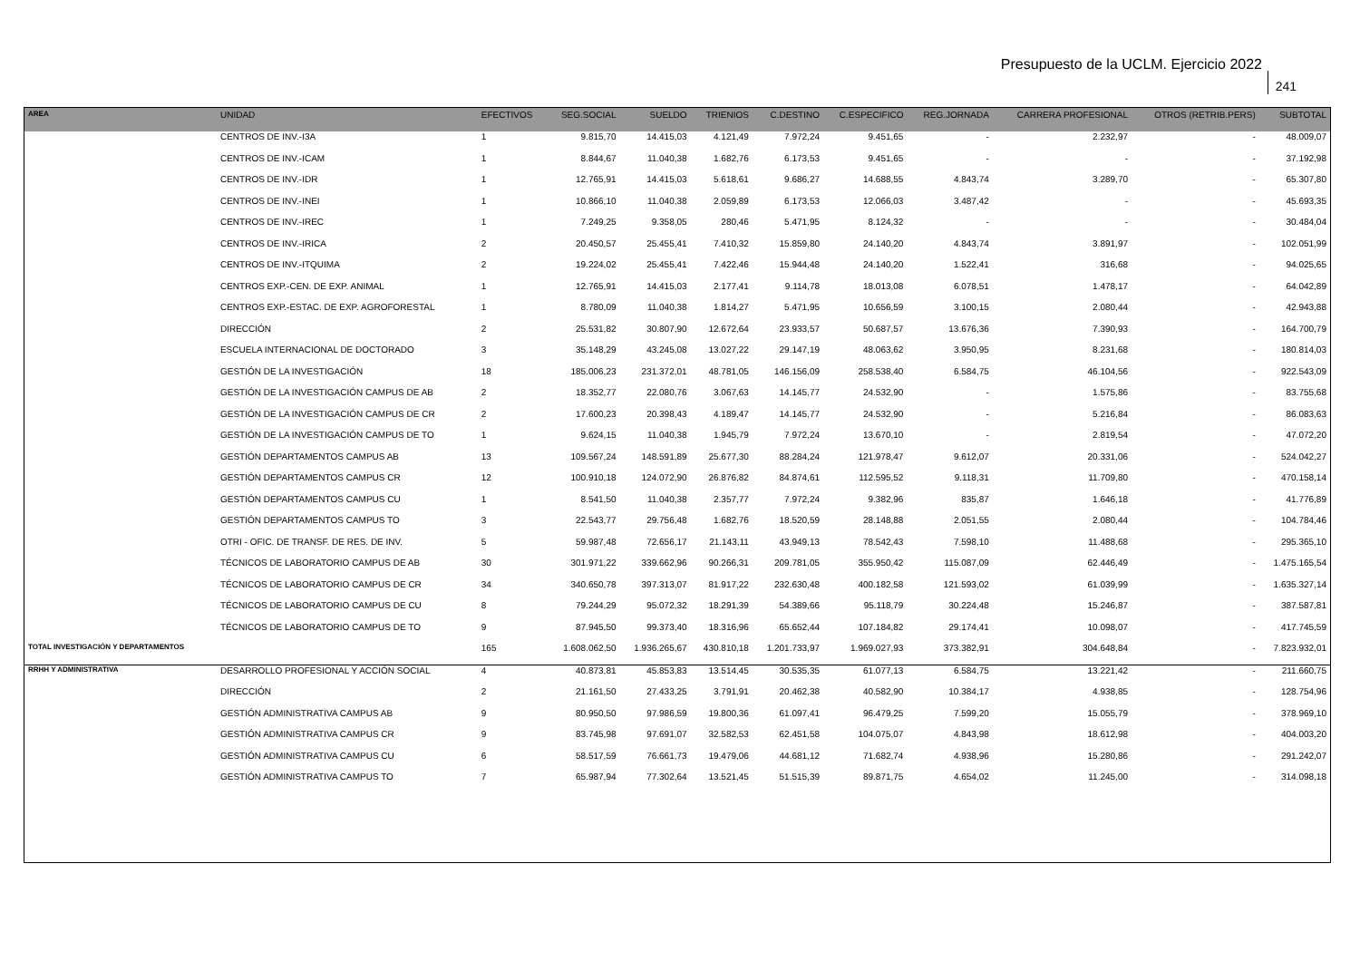Presupuesto de la UCLM. Ejercicio 2022
241
| AREA | UNIDAD | EFECTIVOS | SEG.SOCIAL | SUELDO | TRIENIOS | C.DESTINO | C.ESPECIFICO | REG.JORNADA | CARRERA PROFESIONAL | OTROS (RETRIB.PERS) | SUBTOTAL |
| --- | --- | --- | --- | --- | --- | --- | --- | --- | --- | --- | --- |
| | CENTROS DE INV.-I3A | 1 | 9.815,70 | 14.415,03 | 4.121,49 | 7.972,24 | 9.451,65 | - | 2.232,97 | - | 48.009,07 |
| | CENTROS DE INV.-ICAM | 1 | 8.844,67 | 11.040,38 | 1.682,76 | 6.173,53 | 9.451,65 | - | - | - | 37.192,98 |
| | CENTROS DE INV.-IDR | 1 | 12.765,91 | 14.415,03 | 5.618,61 | 9.686,27 | 14.688,55 | 4.843,74 | 3.289,70 | - | 65.307,80 |
| | CENTROS DE INV.-INEI | 1 | 10.866,10 | 11.040,38 | 2.059,89 | 6.173,53 | 12.066,03 | 3.487,42 | - | - | 45.693,35 |
| | CENTROS DE INV.-IREC | 1 | 7.249,25 | 9.358,05 | 280,46 | 5.471,95 | 8.124,32 | - | - | - | 30.484,04 |
| | CENTROS DE INV.-IRICA | 2 | 20.450,57 | 25.455,41 | 7.410,32 | 15.859,80 | 24.140,20 | 4.843,74 | 3.891,97 | - | 102.051,99 |
| | CENTROS DE INV.-ITQUIMA | 2 | 19.224,02 | 25.455,41 | 7.422,46 | 15.944,48 | 24.140,20 | 1.522,41 | 316,68 | - | 94.025,65 |
| | CENTROS EXP.-CEN. DE EXP. ANIMAL | 1 | 12.765,91 | 14.415,03 | 2.177,41 | 9.114,78 | 18.013,08 | 6.078,51 | 1.478,17 | - | 64.042,89 |
| | CENTROS EXP.-ESTAC. DE EXP. AGROFORESTAL | 1 | 8.780,09 | 11.040,38 | 1.814,27 | 5.471,95 | 10.656,59 | 3.100,15 | 2.080,44 | - | 42.943,88 |
| | DIRECCIÓN | 2 | 25.531,82 | 30.807,90 | 12.672,64 | 23.933,57 | 50.687,57 | 13.676,36 | 7.390,93 | - | 164.700,79 |
| | ESCUELA INTERNACIONAL DE DOCTORADO | 3 | 35.148,29 | 43.245,08 | 13.027,22 | 29.147,19 | 48.063,62 | 3.950,95 | 8.231,68 | - | 180.814,03 |
| | GESTIÓN DE LA INVESTIGACIÓN | 18 | 185.006,23 | 231.372,01 | 48.781,05 | 146.156,09 | 258.538,40 | 6.584,75 | 46.104,56 | - | 922.543,09 |
| | GESTIÓN DE LA INVESTIGACIÓN CAMPUS DE AB | 2 | 18.352,77 | 22.080,76 | 3.067,63 | 14.145,77 | 24.532,90 | - | 1.575,86 | - | 83.755,68 |
| | GESTIÓN DE LA INVESTIGACIÓN CAMPUS DE CR | 2 | 17.600,23 | 20.398,43 | 4.189,47 | 14.145,77 | 24.532,90 | - | 5.216,84 | - | 86.083,63 |
| | GESTIÓN DE LA INVESTIGACIÓN CAMPUS DE TO | 1 | 9.624,15 | 11.040,38 | 1.945,79 | 7.972,24 | 13.670,10 | - | 2.819,54 | - | 47.072,20 |
| | GESTIÓN DEPARTAMENTOS CAMPUS AB | 13 | 109.567,24 | 148.591,89 | 25.677,30 | 88.284,24 | 121.978,47 | 9.612,07 | 20.331,06 | - | 524.042,27 |
| | GESTIÓN DEPARTAMENTOS CAMPUS CR | 12 | 100.910,18 | 124.072,90 | 26.876,82 | 84.874,61 | 112.595,52 | 9.118,31 | 11.709,80 | - | 470.158,14 |
| | GESTIÓN DEPARTAMENTOS CAMPUS CU | 1 | 8.541,50 | 11.040,38 | 2.357,77 | 7.972,24 | 9.382,96 | 835,87 | 1.646,18 | - | 41.776,89 |
| | GESTIÓN DEPARTAMENTOS CAMPUS TO | 3 | 22.543,77 | 29.756,48 | 1.682,76 | 18.520,59 | 28.148,88 | 2.051,55 | 2.080,44 | - | 104.784,46 |
| | OTRI - OFIC. DE TRANSF. DE RES. DE INV. | 5 | 59.987,48 | 72.656,17 | 21.143,11 | 43.949,13 | 78.542,43 | 7.598,10 | 11.488,68 | - | 295.365,10 |
| | TÉCNICOS DE LABORATORIO CAMPUS DE AB | 30 | 301.971,22 | 339.662,96 | 90.266,31 | 209.781,05 | 355.950,42 | 115.087,09 | 62.446,49 | - | 1.475.165,54 |
| | TÉCNICOS DE LABORATORIO CAMPUS DE CR | 34 | 340.650,78 | 397.313,07 | 81.917,22 | 232.630,48 | 400.182,58 | 121.593,02 | 61.039,99 | - | 1.635.327,14 |
| | TÉCNICOS DE LABORATORIO CAMPUS DE CU | 8 | 79.244,29 | 95.072,32 | 18.291,39 | 54.389,66 | 95.118,79 | 30.224,48 | 15.246,87 | - | 387.587,81 |
| | TÉCNICOS DE LABORATORIO CAMPUS DE TO | 9 | 87.945,50 | 99.373,40 | 18.316,96 | 65.652,44 | 107.184,82 | 29.174,41 | 10.098,07 | - | 417.745,59 |
| TOTAL INVESTIGACIÓN Y DEPARTAMENTOS | | 165 | 1.608.062,50 | 1.936.265,67 | 430.810,18 | 1.201.733,97 | 1.969.027,93 | 373.382,91 | 304.648,84 | - | 7.823.932,01 |
| RRHH Y ADMINISTRATIVA | DESARROLLO PROFESIONAL Y ACCIÓN SOCIAL | 4 | 40.873,81 | 45.853,83 | 13.514,45 | 30.535,35 | 61.077,13 | 6.584,75 | 13.221,42 | - | 211.660,75 |
| | DIRECCIÓN | 2 | 21.161,50 | 27.433,25 | 3.791,91 | 20.462,38 | 40.582,90 | 10.384,17 | 4.938,85 | - | 128.754,96 |
| | GESTIÓN ADMINISTRATIVA CAMPUS AB | 9 | 80.950,50 | 97.986,59 | 19.800,36 | 61.097,41 | 96.479,25 | 7.599,20 | 15.055,79 | - | 378.969,10 |
| | GESTIÓN ADMINISTRATIVA CAMPUS CR | 9 | 83.745,98 | 97.691,07 | 32.582,53 | 62.451,58 | 104.075,07 | 4.843,98 | 18.612,98 | - | 404.003,20 |
| | GESTIÓN ADMINISTRATIVA CAMPUS CU | 6 | 58.517,59 | 76.661,73 | 19.479,06 | 44.681,12 | 71.682,74 | 4.938,96 | 15.280,86 | - | 291.242,07 |
| | GESTIÓN ADMINISTRATIVA CAMPUS TO | 7 | 65.987,94 | 77.302,64 | 13.521,45 | 51.515,39 | 89.871,75 | 4.654,02 | 11.245,00 | - | 314.098,18 |